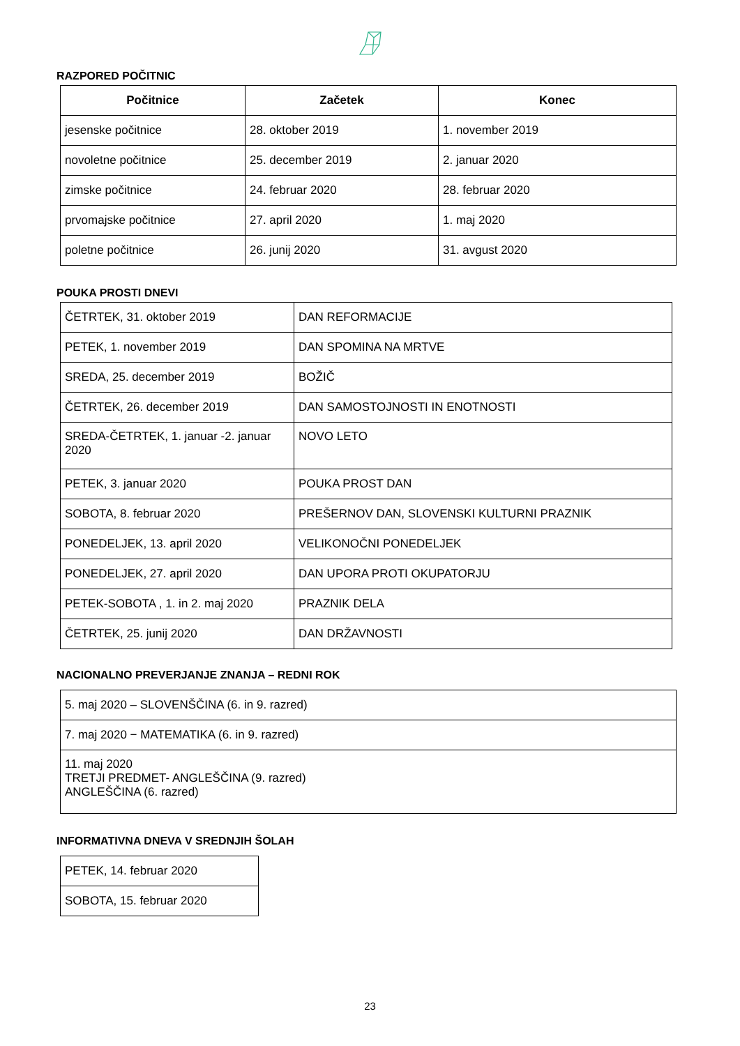RAZPORED POČITNIC
| Počitnice | Začetek | Konec |
| --- | --- | --- |
| jesenske počitnice | 28. oktober 2019 | 1. november 2019 |
| novoletne počitnice | 25. december 2019 | 2. januar 2020 |
| zimske počitnice | 24. februar 2020 | 28. februar 2020 |
| prvomajske počitnice | 27. april 2020 | 1. maj 2020 |
| poletne počitnice | 26. junij 2020 | 31. avgust 2020 |
POUKA PROSTI DNEVI
| ČETRTEK, 31. oktober 2019 | DAN REFORMACIJE |
| PETEK, 1. november 2019 | DAN SPOMINA NA MRTVE |
| SREDA, 25. december 2019 | BOŽIČ |
| ČETRTEK, 26. december 2019 | DAN SAMOSTOJNOSTI IN ENOTNOSTI |
| SREDA-ČETRTEK, 1. januar -2. januar 2020 | NOVO LETO |
| PETEK, 3. januar 2020 | POUKA PROST DAN |
| SOBOTA, 8. februar 2020 | PREŠERNOV DAN, SLOVENSKI KULTURNI PRAZNIK |
| PONEDELJEK, 13. april 2020 | VELIKONOČNI PONEDELJEK |
| PONEDELJEK, 27. april 2020 | DAN UPORA PROTI OKUPATORJU |
| PETEK-SOBOTA , 1. in 2. maj 2020 | PRAZNIK DELA |
| ČETRTEK, 25. junij 2020 | DAN DRŽAVNOSTI |
NACIONALNO PREVERJANJE ZNANJA – REDNI ROK
| 5. maj 2020 – SLOVENŠČINA (6. in 9. razred) |
| 7. maj 2020 − MATEMATIKA (6. in 9. razred) |
| 11. maj 2020 TRETJI PREDMET- ANGLEŠČINA (9. razred) ANGLEŠČINA (6. razred) |
INFORMATIVNA DNEVA V SREDNJIH ŠOLAH
| PETEK, 14. februar 2020 |
| SOBOTA, 15. februar 2020 |
23